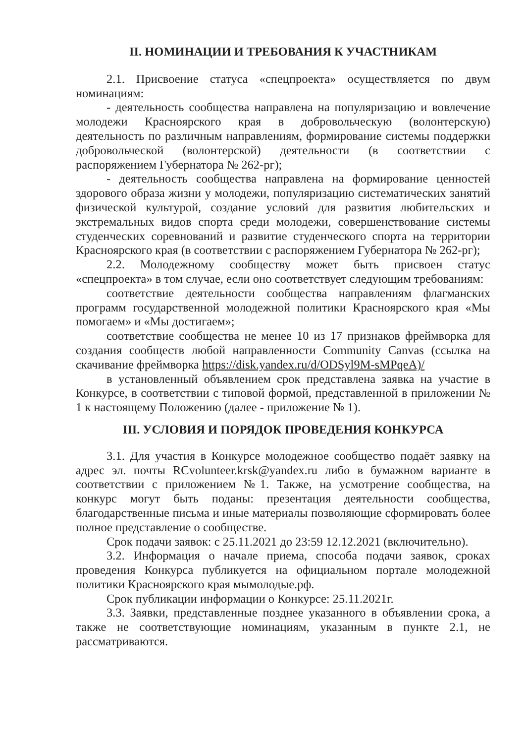II. НОМИНАЦИИ И ТРЕБОВАНИЯ К УЧАСТНИКАМ
2.1. Присвоение статуса «спецпроекта» осуществляется по двум номинациям:
- деятельность сообщества направлена на популяризацию и вовлечение молодежи Красноярского края в добровольческую (волонтерскую) деятельность по различным направлениям, формирование системы поддержки добровольческой (волонтерской) деятельности (в соответствии с распоряжением Губернатора № 262-рг);
- деятельность сообщества направлена на формирование ценностей здорового образа жизни у молодежи, популяризацию систематических занятий физической культурой, создание условий для развития любительских и экстремальных видов спорта среди молодежи, совершенствование системы студенческих соревнований и развитие студенческого спорта на территории Красноярского края (в соответствии с распоряжением Губернатора № 262-рг);
2.2. Молодежному сообществу может быть присвоен статус «спецпроекта» в том случае, если оно соответствует следующим требованиям:
соответствие деятельности сообщества направлениям флагманских программ государственной молодежной политики Красноярского края «Мы помогаем» и «Мы достигаем»;
соответствие сообщества не менее 10 из 17 признаков фреймворка для создания сообществ любой направленности Community Canvas (ссылка на скачивание фреймворка https://disk.yandex.ru/d/ODSyl9M-sMPqeA)/
в установленный объявлением срок представлена заявка на участие в Конкурсе, в соответствии с типовой формой, представленной в приложении № 1 к настоящему Положению (далее - приложение № 1).
III. УСЛОВИЯ И ПОРЯДОК ПРОВЕДЕНИЯ КОНКУРСА
3.1. Для участия в Конкурсе молодежное сообщество подаёт заявку на адрес эл. почты RCvolunteer.krsk@yandex.ru либо в бумажном варианте в соответствии с приложением №1. Также, на усмотрение сообщества, на конкурс могут быть поданы: презентация деятельности сообщества, благодарственные письма и иные материалы позволяющие сформировать более полное представление о сообществе.
Срок подачи заявок: с 25.11.2021 до 23:59 12.12.2021 (включительно).
3.2. Информация о начале приема, способа подачи заявок, сроках проведения Конкурса публикуется на официальном портале молодежной политики Красноярского края мымолодые.рф.
Срок публикации информации о Конкурсе: 25.11.2021г.
3.3. Заявки, представленные позднее указанного в объявлении срока, а также не соответствующие номинациям, указанным в пункте 2.1, не рассматриваются.